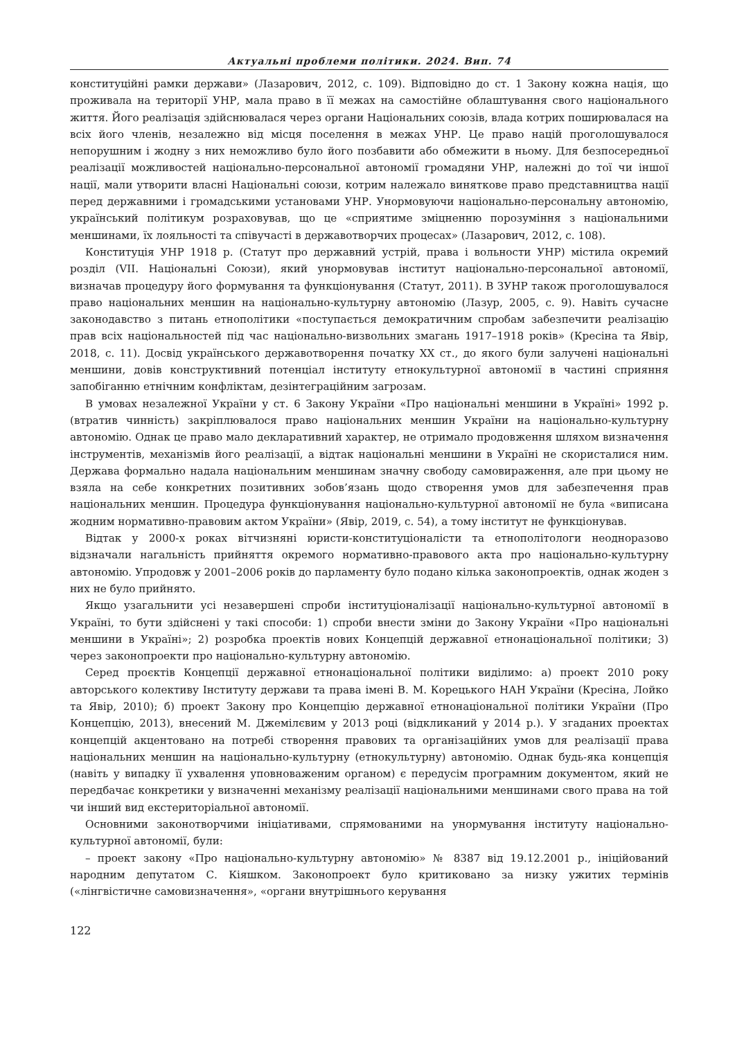Актуальні проблеми політики. 2024. Вип. 74
конституційні рамки держави» (Лазарович, 2012, с. 109). Відповідно до ст. 1 Закону кожна нація, що проживала на території УНР, мала право в її межах на самостійне облаштування свого національного життя. Його реалізація здійснювалася через органи Національних союзів, влада котрих поширювалася на всіх його членів, незалежно від місця поселення в межах УНР. Це право націй проголошувалося непорушним і жодну з них неможливо було його позбавити або обмежити в ньому. Для безпосередньої реалізації можливостей національно-персональної автономії громадяни УНР, належні до тої чи іншої нації, мали утворити власні Національні союзи, котрим належало виняткове право представництва нації перед державними і громадськими установами УНР. Унормовуючи національно-персональну автономію, український політикум розраховував, що це «сприятиме зміцненню порозуміння з національними меншинами, їх лояльності та співучасті в державотворчих процесах» (Лазарович, 2012, с. 108).
Конституція УНР 1918 р. (Статут про державний устрій, права і вольности УНР) містила окремий розділ (VII. Національні Союзи), який унормовував інститут національно-персональної автономії, визначав процедуру його формування та функціонування (Статут, 2011). В ЗУНР також проголошувалося право національних меншин на національно-культурну автономію (Лазур, 2005, с. 9). Навіть сучасне законодавство з питань етнополітики «поступається демократичним спробам забезпечити реалізацію прав всіх національностей під час національно-визвольних змагань 1917–1918 років» (Кресіна та Явір, 2018, с. 11). Досвід українського державотворення початку ХХ ст., до якого були залучені національні меншини, довів конструктивний потенціал інституту етнокультурної автономії в частині сприяння запобіганню етнічним конфліктам, дезінтеграційним загрозам.
В умовах незалежної України у ст. 6 Закону України «Про національні меншини в Україні» 1992 р. (втратив чинність) закріплювалося право національних меншин України на національно-культурну автономію. Однак це право мало декларативний характер, не отримало продовження шляхом визначення інструментів, механізмів його реалізації, а відтак національні меншини в Україні не скористалися ним. Держава формально надала національним меншинам значну свободу самовираження, але при цьому не взяла на себе конкретних позитивних зобов’язань щодо створення умов для забезпечення прав національних меншин. Процедура функціонування національно-культурної автономії не була «виписана жодним нормативно-правовим актом України» (Явір, 2019, с. 54), а тому інститут не функціонував.
Відтак у 2000-х роках вітчизняні юристи-конституціоналісти та етнополітологи неодноразово відзначали нагальність прийняття окремого нормативно-правового акта про національно-культурну автономію. Упродовж у 2001–2006 років до парламенту було подано кілька законопроектів, однак жоден з них не було прийнято.
Якщо узагальнити усі незавершені спроби інституціоналізації національно-культурної автономії в Україні, то бути здійснені у такі способи: 1) спроби внести зміни до Закону України «Про національні меншини в Україні»; 2) розробка проектів нових Концепцій державної етнонаціональної політики; 3) через законопроекти про національно-культурну автономію.
Серед проєктів Концепції державної етнонаціональної політики виділимо: а) проект 2010 року авторського колективу Інституту держави та права імені В. М. Корецького НАН України (Кресіна, Лойко та Явір, 2010); б) проект Закону про Концепцію державної етнонаціональної політики України (Про Концепцію, 2013), внесений М. Джемілєвим у 2013 році (відкликаний у 2014 р.). У згаданих проектах концепцій акцентовано на потребі створення правових та організаційних умов для реалізації права національних меншин на національно-культурну (етнокультурну) автономію. Однак будь-яка концепція (навіть у випадку її ухвалення уповноваженим органом) є передусім програмним документом, який не передбачає конкретики у визначенні механізму реалізації національними меншинами свого права на той чи інший вид екстериторіальної автономії.
Основними законотворчими ініціативами, спрямованими на унормування інституту національно-культурної автономії, були:
– проект закону «Про національно-культурну автономію» № 8387 від 19.12.2001 р., ініційований народним депутатом С. Кіяшком. Законопроект було критиковано за низку ужитих термінів («лінгвістичне самовизначення», «органи внутрішнього керування
122